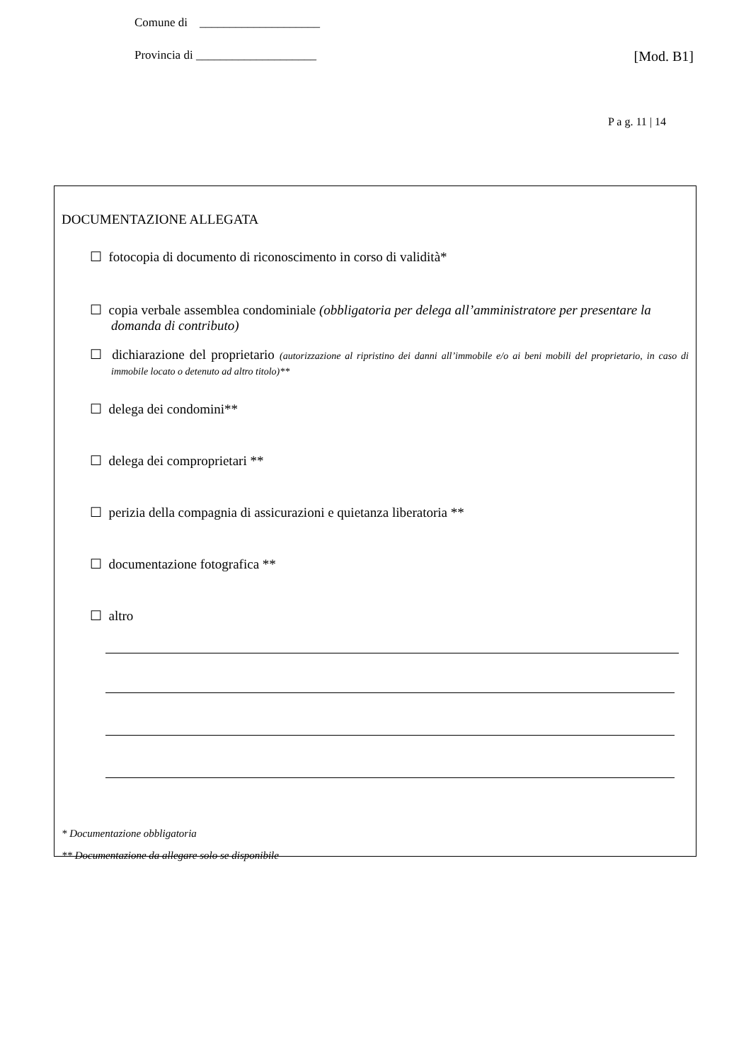Comune di ____________________
Provincia di ____________________ [Mod. B1]
P a g. 11 | 14
DOCUMENTAZIONE ALLEGATA
☐ fotocopia di documento di riconoscimento in corso di validità*
☐ copia verbale assemblea condominiale (obbligatoria per delega all’amministratore per presentare la domanda di contributo)
☐ dichiarazione del proprietario (autorizzazione al ripristino dei danni all’immobile e/o ai beni mobili del proprietario, in caso di immobile locato o detenuto ad altro titolo)**
☐ delega dei condomini**
☐ delega dei comproprietari **
☐ perizia della compagnia di assicurazioni e quietanza liberatoria **
☐ documentazione fotografica **
☐ altro
* Documentazione obbligatoria
** Documentazione da allegare solo se disponibile